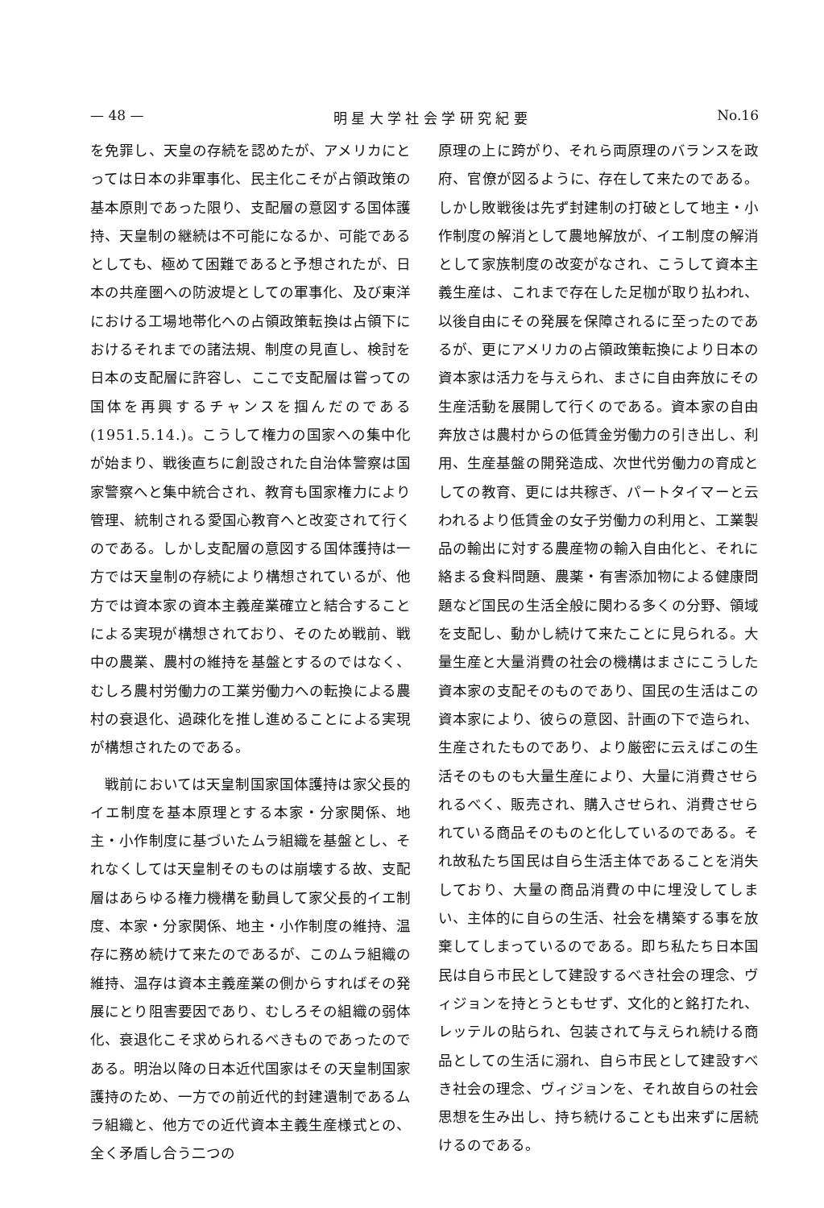— 48 — 明 星 大 学 社 会 学 研 究 紀 要 No.16
を免罪し、天皇の存続を認めたが、アメリカにとっては日本の非軍事化、民主化こそが占領政策の基本原則であった限り、支配層の意図する国体護持、天皇制の継続は不可能になるか、可能であるとしても、極めて困難であると予想されたが、日本の共産圏への防波堤としての軍事化、及び東洋における工場地帯化への占領政策転換は占領下におけるそれまでの諸法規、制度の見直し、検討を日本の支配層に許容し、ここで支配層は嘗っての国体を再興するチャンスを掴んだのである(1951.5.14.)。こうして権力の国家への集中化が始まり、戦後直ちに創設された自治体警察は国家警察へと集中統合され、教育も国家権力により管理、統制される愛国心教育へと改変されて行くのである。しかし支配層の意図する国体護持は一方では天皇制の存続により構想されているが、他方では資本家の資本主義産業確立と結合することによる実現が構想されており、そのため戦前、戦中の農業、農村の維持を基盤とするのではなく、むしろ農村労働力の工業労働力への転換による農村の衰退化、過疎化を推し進めることによる実現が構想されたのである。
　戦前においては天皇制国家国体護持は家父長的イエ制度を基本原理とする本家・分家関係、地主・小作制度に基づいたムラ組織を基盤とし、それなくしては天皇制そのものは崩壊する故、支配層はあらゆる権力機構を動員して家父長的イエ制度、本家・分家関係、地主・小作制度の維持、温存に務め続けて来たのであるが、このムラ組織の維持、温存は資本主義産業の側からすればその発展にとり阻害要因であり、むしろその組織の弱体化、衰退化こそ求められるべきものであったのである。明治以降の日本近代国家はその天皇制国家護持のため、一方での前近代的封建遺制であるムラ組織と、他方での近代資本主義生産様式との、全く矛盾し合う二つの
原理の上に跨がり、それら両原理のバランスを政府、官僚が図るように、存在して来たのである。しかし敗戦後は先ず封建制の打破として地主・小作制度の解消として農地解放が、イエ制度の解消として家族制度の改変がなされ、こうして資本主義生産は、これまで存在した足枷が取り払われ、以後自由にその発展を保障されるに至ったのであるが、更にアメリカの占領政策転換により日本の資本家は活力を与えられ、まさに自由奔放にその生産活動を展開して行くのである。資本家の自由奔放さは農村からの低賃金労働力の引き出し、利用、生産基盤の開発造成、次世代労働力の育成としての教育、更には共稼ぎ、パートタイマーと云われるより低賃金の女子労働力の利用と、工業製品の輸出に対する農産物の輸入自由化と、それに絡まる食料問題、農薬・有害添加物による健康問題など国民の生活全般に関わる多くの分野、領域を支配し、動かし続けて来たことに見られる。大量生産と大量消費の社会の機構はまさにこうした資本家の支配そのものであり、国民の生活はこの資本家により、彼らの意図、計画の下で造られ、生産されたものであり、より厳密に云えばこの生活そのものも大量生産により、大量に消費させられるべく、販売され、購入させられ、消費させられている商品そのものと化しているのである。それ故私たち国民は自ら生活主体であることを消失しており、大量の商品消費の中に埋没してしまい、主体的に自らの生活、社会を構築する事を放棄してしまっているのである。即ち私たち日本国民は自ら市民として建設するべき社会の理念、ヴィジョンを持とうともせず、文化的と銘打たれ、レッテルの貼られ、包装されて与えられ続ける商品としての生活に溺れ、自ら市民として建設すべき社会の理念、ヴィジョンを、それ故自らの社会思想を生み出し、持ち続けることも出来ずに居続けるのである。